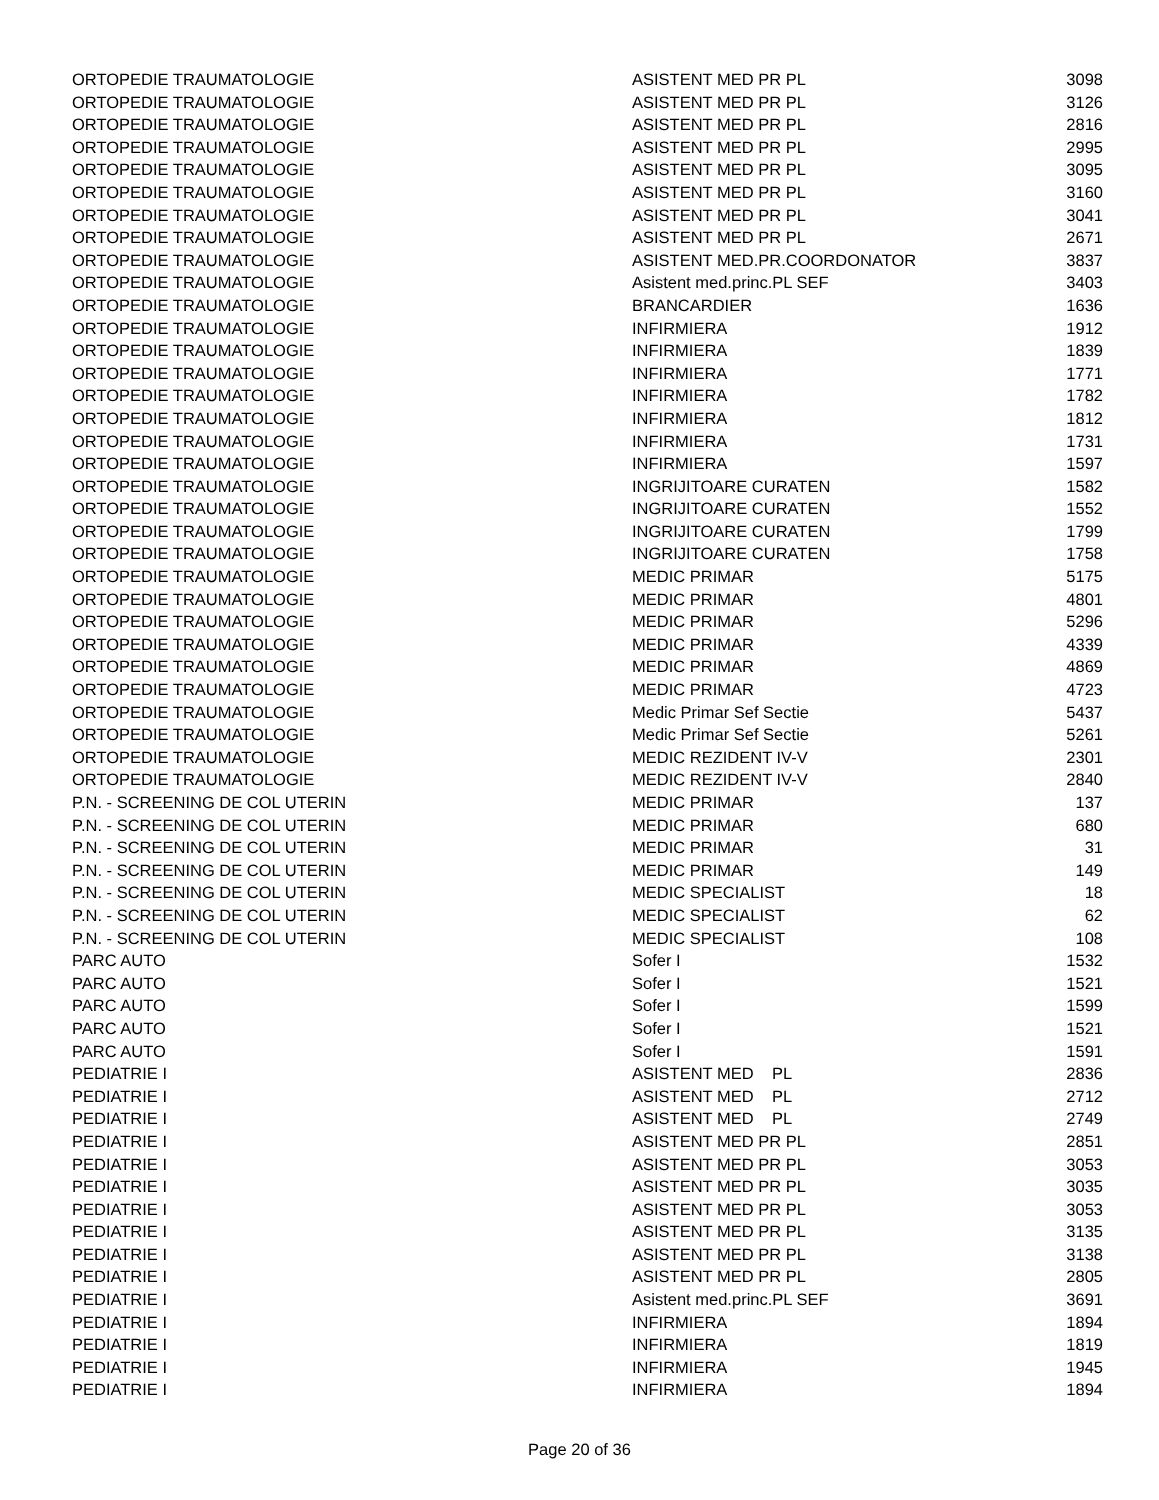| ORTOPEDIE TRAUMATOLOGIE | ASISTENT MED PR PL | 3098 |
| ORTOPEDIE TRAUMATOLOGIE | ASISTENT MED PR PL | 3126 |
| ORTOPEDIE TRAUMATOLOGIE | ASISTENT MED PR PL | 2816 |
| ORTOPEDIE TRAUMATOLOGIE | ASISTENT MED PR PL | 2995 |
| ORTOPEDIE TRAUMATOLOGIE | ASISTENT MED PR PL | 3095 |
| ORTOPEDIE TRAUMATOLOGIE | ASISTENT MED PR PL | 3160 |
| ORTOPEDIE TRAUMATOLOGIE | ASISTENT MED PR PL | 3041 |
| ORTOPEDIE TRAUMATOLOGIE | ASISTENT MED PR PL | 2671 |
| ORTOPEDIE TRAUMATOLOGIE | ASISTENT MED.PR.COORDONATOR | 3837 |
| ORTOPEDIE TRAUMATOLOGIE | Asistent med.princ.PL SEF | 3403 |
| ORTOPEDIE TRAUMATOLOGIE | BRANCARDIER | 1636 |
| ORTOPEDIE TRAUMATOLOGIE | INFIRMIERA | 1912 |
| ORTOPEDIE TRAUMATOLOGIE | INFIRMIERA | 1839 |
| ORTOPEDIE TRAUMATOLOGIE | INFIRMIERA | 1771 |
| ORTOPEDIE TRAUMATOLOGIE | INFIRMIERA | 1782 |
| ORTOPEDIE TRAUMATOLOGIE | INFIRMIERA | 1812 |
| ORTOPEDIE TRAUMATOLOGIE | INFIRMIERA | 1731 |
| ORTOPEDIE TRAUMATOLOGIE | INFIRMIERA | 1597 |
| ORTOPEDIE TRAUMATOLOGIE | INGRIJITOARE CURATEN | 1582 |
| ORTOPEDIE TRAUMATOLOGIE | INGRIJITOARE CURATEN | 1552 |
| ORTOPEDIE TRAUMATOLOGIE | INGRIJITOARE CURATEN | 1799 |
| ORTOPEDIE TRAUMATOLOGIE | INGRIJITOARE CURATEN | 1758 |
| ORTOPEDIE TRAUMATOLOGIE | MEDIC PRIMAR | 5175 |
| ORTOPEDIE TRAUMATOLOGIE | MEDIC PRIMAR | 4801 |
| ORTOPEDIE TRAUMATOLOGIE | MEDIC PRIMAR | 5296 |
| ORTOPEDIE TRAUMATOLOGIE | MEDIC PRIMAR | 4339 |
| ORTOPEDIE TRAUMATOLOGIE | MEDIC PRIMAR | 4869 |
| ORTOPEDIE TRAUMATOLOGIE | MEDIC PRIMAR | 4723 |
| ORTOPEDIE TRAUMATOLOGIE | Medic Primar Sef Sectie | 5437 |
| ORTOPEDIE TRAUMATOLOGIE | Medic Primar Sef Sectie | 5261 |
| ORTOPEDIE TRAUMATOLOGIE | MEDIC REZIDENT IV-V | 2301 |
| ORTOPEDIE TRAUMATOLOGIE | MEDIC REZIDENT IV-V | 2840 |
| P.N. - SCREENING DE COL UTERIN | MEDIC PRIMAR | 137 |
| P.N. - SCREENING DE COL UTERIN | MEDIC PRIMAR | 680 |
| P.N. - SCREENING DE COL UTERIN | MEDIC PRIMAR | 31 |
| P.N. - SCREENING DE COL UTERIN | MEDIC PRIMAR | 149 |
| P.N. - SCREENING DE COL UTERIN | MEDIC SPECIALIST | 18 |
| P.N. - SCREENING DE COL UTERIN | MEDIC SPECIALIST | 62 |
| P.N. - SCREENING DE COL UTERIN | MEDIC SPECIALIST | 108 |
| PARC AUTO | Sofer I | 1532 |
| PARC AUTO | Sofer I | 1521 |
| PARC AUTO | Sofer I | 1599 |
| PARC AUTO | Sofer I | 1521 |
| PARC AUTO | Sofer I | 1591 |
| PEDIATRIE I | ASISTENT MED PL | 2836 |
| PEDIATRIE I | ASISTENT MED PL | 2712 |
| PEDIATRIE I | ASISTENT MED PL | 2749 |
| PEDIATRIE I | ASISTENT MED PR PL | 2851 |
| PEDIATRIE I | ASISTENT MED PR PL | 3053 |
| PEDIATRIE I | ASISTENT MED PR PL | 3035 |
| PEDIATRIE I | ASISTENT MED PR PL | 3053 |
| PEDIATRIE I | ASISTENT MED PR PL | 3135 |
| PEDIATRIE I | ASISTENT MED PR PL | 3138 |
| PEDIATRIE I | ASISTENT MED PR PL | 2805 |
| PEDIATRIE I | Asistent med.princ.PL SEF | 3691 |
| PEDIATRIE I | INFIRMIERA | 1894 |
| PEDIATRIE I | INFIRMIERA | 1819 |
| PEDIATRIE I | INFIRMIERA | 1945 |
| PEDIATRIE I | INFIRMIERA | 1894 |
Page 20 of 36